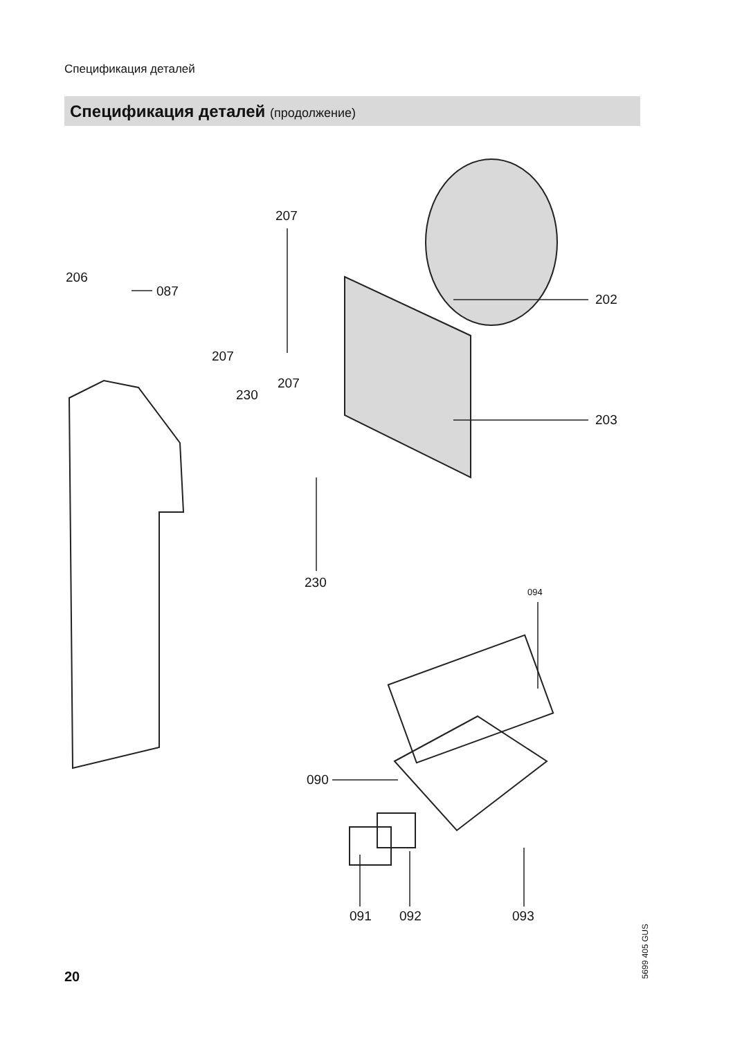Спецификация деталей
Спецификация деталей (продолжение)
207
206
087
202
207
207
230
203
230
094
090
091 092 093
5699 405 GUS
20